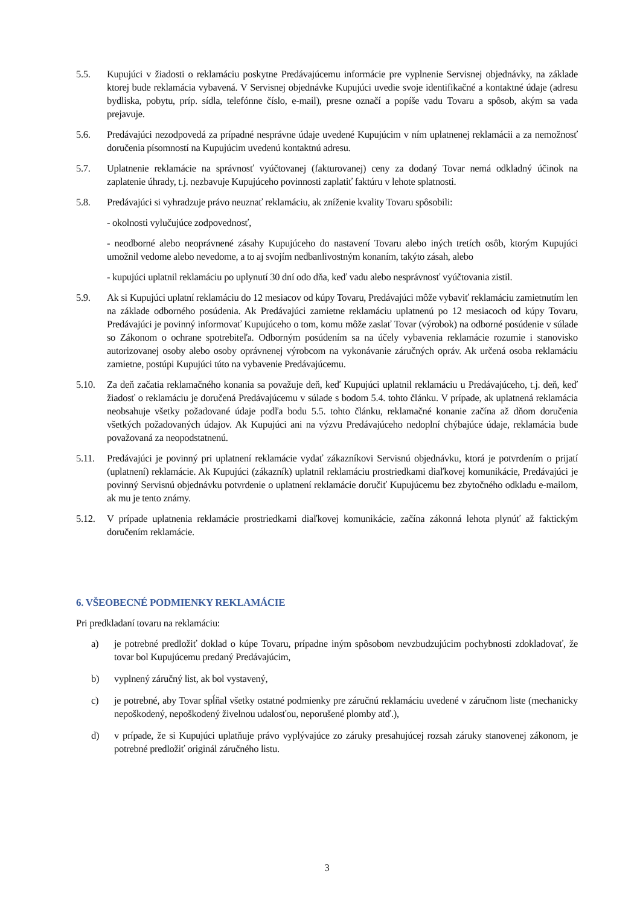5.5. Kupujúci v žiadosti o reklamáciu poskytne Predávajúcemu informácie pre vyplnenie Servisnej objednávky, na základe ktorej bude reklamácia vybavená. V Servisnej objednávke Kupujúci uvedie svoje identifikačné a kontaktné údaje (adresu bydliska, pobytu, príp. sídla, telefónne číslo, e-mail), presne označí a popíše vadu Tovaru a spôsob, akým sa vada prejavuje.
5.6. Predávajúci nezodpovedá za prípadné nesprávne údaje uvedené Kupujúcim v ním uplatnenej reklamácii a za nemožnosť doručenia písomností na Kupujúcim uvedenú kontaktnú adresu.
5.7. Uplatnenie reklamácie na správnosť vyúčtovanej (fakturovanej) ceny za dodaný Tovar nemá odkladný účinok na zaplatenie úhrady, t.j. nezbavuje Kupujúceho povinnosti zaplatiť faktúru v lehote splatnosti.
5.8. Predávajúci si vyhradzuje právo neuznať reklamáciu, ak zníženie kvality Tovaru spôsobili:
- okolnosti vylučujúce zodpovednosť,
- neodborné alebo neoprávnené zásahy Kupujúceho do nastavení Tovaru alebo iných tretích osôb, ktorým Kupujúci umožnil vedome alebo nevedome, a to aj svojím nedbanlivostným konaním, takýto zásah, alebo
- kupujúci uplatnil reklamáciu po uplynutí 30 dní odo dňa, keď vadu alebo nesprávnosť vyúčtovania zistil.
5.9. Ak si Kupujúci uplatní reklamáciu do 12 mesiacov od kúpy Tovaru, Predávajúci môže vybaviť reklamáciu zamietnutím len na základe odborného posúdenia. Ak Predávajúci zamietne reklamáciu uplatnenú po 12 mesiacoch od kúpy Tovaru, Predávajúci je povinný informovať Kupujúceho o tom, komu môže zaslať Tovar (výrobok) na odborné posúdenie v súlade so Zákonom o ochrane spotrebiteľa. Odborným posúdením sa na účely vybavenia reklamácie rozumie i stanovisko autorizovanej osoby alebo osoby oprávnenej výrobcom na vykonávanie záručných opráv. Ak určená osoba reklamáciu zamietne, postúpi Kupujúci túto na vybavenie Predávajúcemu.
5.10. Za deň začatia reklamačného konania sa považuje deň, keď Kupujúci uplatnil reklamáciu u Predávajúceho, t.j. deň, keď žiadosť o reklamáciu je doručená Predávajúcemu v súlade s bodom 5.4. tohto článku. V prípade, ak uplatnená reklamácia neobsahuje všetky požadované údaje podľa bodu 5.5. tohto článku, reklamačné konanie začína až dňom doručenia všetkých požadovaných údajov. Ak Kupujúci ani na výzvu Predávajúceho nedoplní chýbajúce údaje, reklamácia bude považovaná za neopodstatnenú.
5.11. Predávajúci je povinný pri uplatnení reklamácie vydať zákazníkovi Servisnú objednávku, ktorá je potvrdením o prijatí (uplatnení) reklamácie. Ak Kupujúci (zákazník) uplatnil reklamáciu prostriedkami diaľkovej komunikácie, Predávajúci je povinný Servisnú objednávku potvrdenie o uplatnení reklamácie doručiť Kupujúcemu bez zbytočného odkladu e-mailom, ak mu je tento známy.
5.12. V prípade uplatnenia reklamácie prostriedkami diaľkovej komunikácie, začína zákonná lehota plynúť až faktickým doručením reklamácie.
6. VŠEOBECNÉ PODMIENKY REKLAMÁCIE
Pri predkladaní tovaru na reklamáciu:
a) je potrebné predložiť doklad o kúpe Tovaru, prípadne iným spôsobom nevzbudzujúcim pochybnosti zdokladovať, že tovar bol Kupujúcemu predaný Predávajúcim,
b) vyplnený záručný list, ak bol vystavený,
c) je potrebné, aby Tovar spĺňal všetky ostatné podmienky pre záručnú reklamáciu uvedené v záručnom liste (mechanicky nepoškodený, nepoškodený živelnou udalosťou, neporušené plomby atď.),
d) v prípade, že si Kupujúci uplatňuje právo vyplývajúce zo záruky presahujúcej rozsah záruky stanovenej zákonom, je potrebné predložiť originál záručného listu.
3